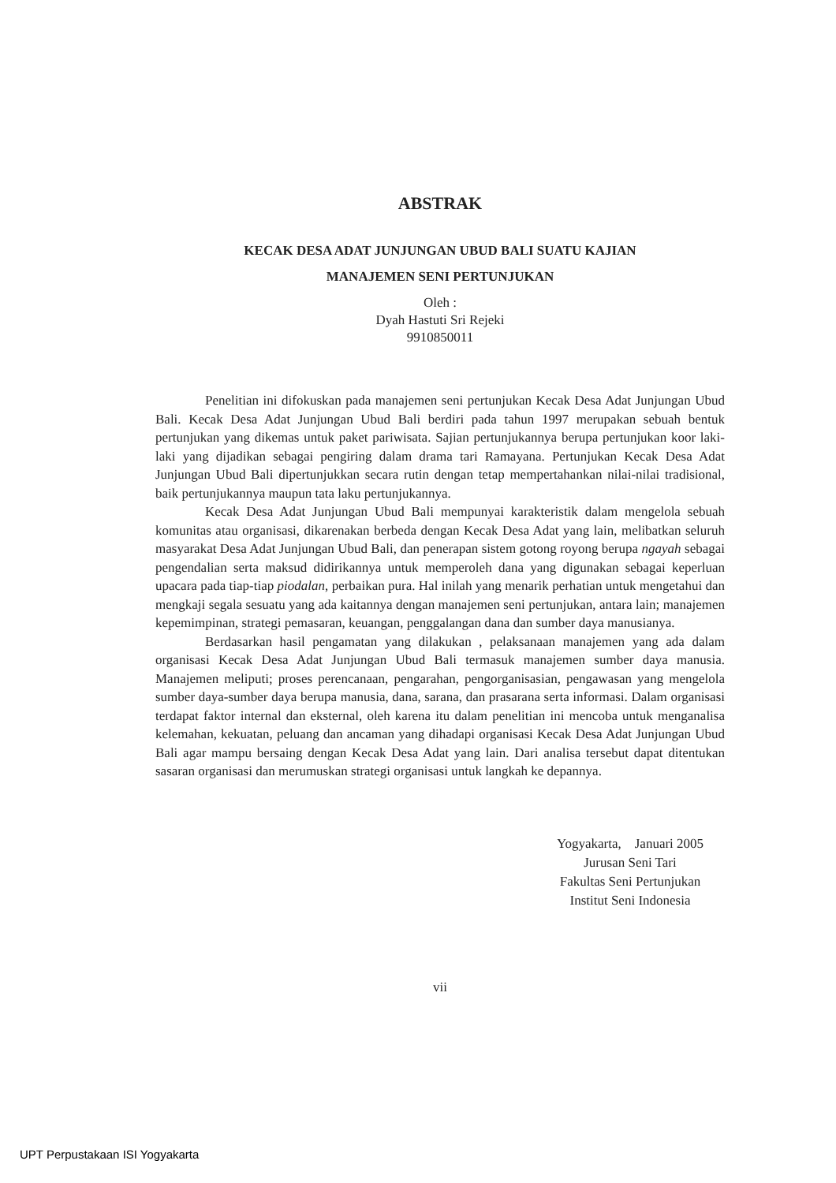ABSTRAK
KECAK DESA ADAT JUNJUNGAN UBUD BALI SUATU KAJIAN
MANAJEMEN SENI PERTUNJUKAN
Oleh :
Dyah Hastuti Sri Rejeki
9910850011
Penelitian ini difokuskan pada manajemen seni pertunjukan Kecak Desa Adat Junjungan Ubud Bali. Kecak Desa Adat Junjungan Ubud Bali berdiri pada tahun 1997 merupakan sebuah bentuk pertunjukan yang dikemas untuk paket pariwisata. Sajian pertunjukannya berupa pertunjukan koor laki-laki yang dijadikan sebagai pengiring dalam drama tari Ramayana. Pertunjukan Kecak Desa Adat Junjungan Ubud Bali dipertunjukkan secara rutin dengan tetap mempertahankan nilai-nilai tradisional, baik pertunjukannya maupun tata laku pertunjukannya.
Kecak Desa Adat Junjungan Ubud Bali mempunyai karakteristik dalam mengelola sebuah komunitas atau organisasi, dikarenakan berbeda dengan Kecak Desa Adat yang lain, melibatkan seluruh masyarakat Desa Adat Junjungan Ubud Bali, dan penerapan sistem gotong royong berupa ngayah sebagai pengendalian serta maksud didirikannya untuk memperoleh dana yang digunakan sebagai keperluan upacara pada tiap-tiap piodalan, perbaikan pura. Hal inilah yang menarik perhatian untuk mengetahui dan mengkaji segala sesuatu yang ada kaitannya dengan manajemen seni pertunjukan, antara lain; manajemen kepemimpinan, strategi pemasaran, keuangan, penggalangan dana dan sumber daya manusianya.
Berdasarkan hasil pengamatan yang dilakukan , pelaksanaan manajemen yang ada dalam organisasi Kecak Desa Adat Junjungan Ubud Bali termasuk manajemen sumber daya manusia. Manajemen meliputi; proses perencanaan, pengarahan, pengorganisasian, pengawasan yang mengelola sumber daya-sumber daya berupa manusia, dana, sarana, dan prasarana serta informasi. Dalam organisasi terdapat faktor internal dan eksternal, oleh karena itu dalam penelitian ini mencoba untuk menganalisa kelemahan, kekuatan, peluang dan ancaman yang dihadapi organisasi Kecak Desa Adat Junjungan Ubud Bali agar mampu bersaing dengan Kecak Desa Adat yang lain. Dari analisa tersebut dapat ditentukan sasaran organisasi dan merumuskan strategi organisasi untuk langkah ke depannya.
Yogyakarta, Januari 2005
Jurusan Seni Tari
Fakultas Seni Pertunjukan
Institut Seni Indonesia
vii
UPT Perpustakaan ISI Yogyakarta